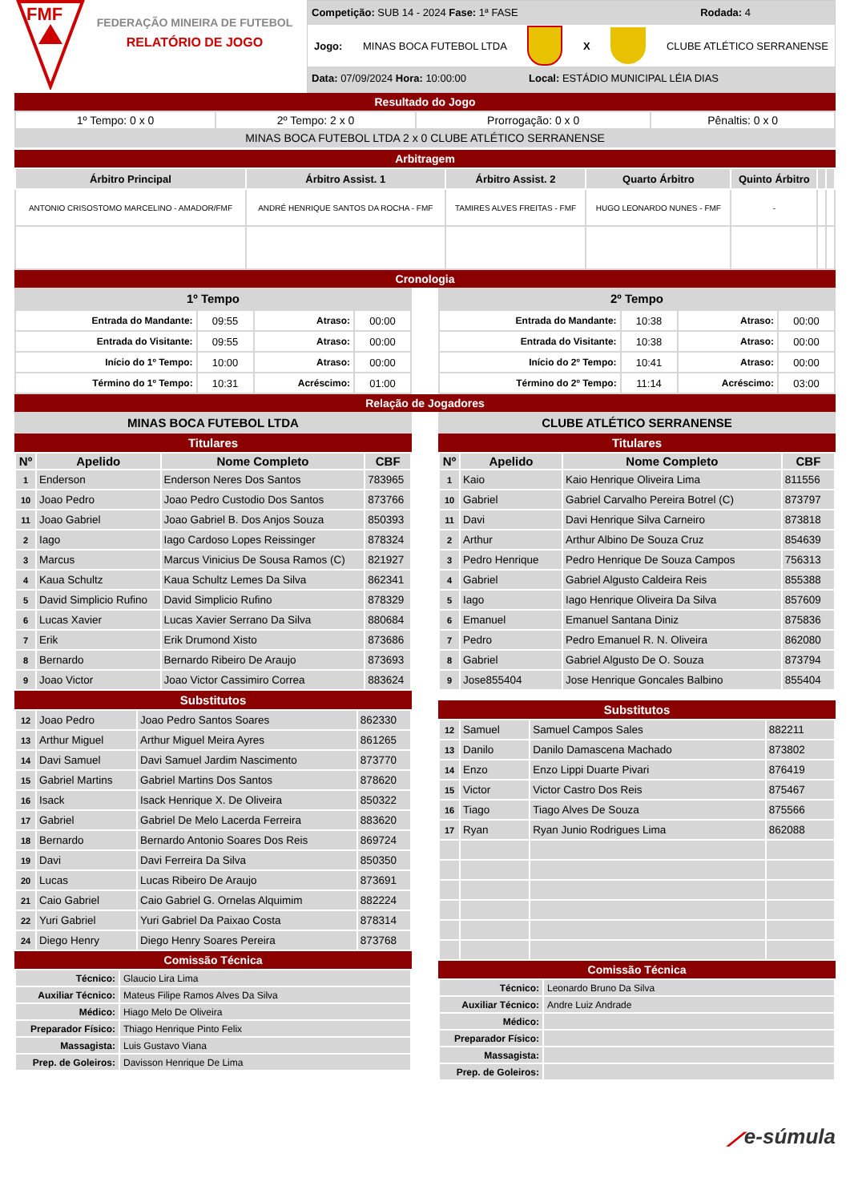FMF
FEDERAÇÃO MINEIRA DE FUTEBOL
RELATÓRIO DE JOGO
Competição: SUB 14 - 2024 Fase: 1ª FASE Rodada: 4
Jogo: MINAS BOCA FUTEBOL LTDA X CLUBE ATLÉTICO SERRANENSE
Data: 07/09/2024 Hora: 10:00:00 Local: ESTÁDIO MUNICIPAL LÉIA DIAS
Resultado do Jogo
| 1º Tempo: 0 x 0 | 2º Tempo: 2 x 0 | Prorrogação: 0 x 0 | Pênaltis: 0 x 0 |
| MINAS BOCA FUTEBOL LTDA 2 x 0 CLUBE ATLÉTICO SERRANENSE | | | |
Arbitragem
| Árbitro Principal | Árbitro Assist. 1 | Árbitro Assist. 2 | Quarto Árbitro | Quinto Árbitro | | |
| --- | --- | --- | --- | --- | --- | --- |
| ANTONIO CRISOSTOMO MARCELINO - AMADOR/FMF | ANDRÉ HENRIQUE SANTOS DA ROCHA - FMF | TAMIRES ALVES FREITAS - FMF | HUGO LEONARDO NUNES - FMF | - | | |
Cronologia
1º Tempo
| Entrada do Mandante: | 09:55 | Atraso: | 00:00 |
| Entrada do Visitante: | 09:55 | Atraso: | 00:00 |
| Início do 1º Tempo: | 10:00 | Atraso: | 00:00 |
| Término do 1º Tempo: | 10:31 | Acréscimo: | 01:00 |
2º Tempo
| Entrada do Mandante: | 10:38 | Atraso: | 00:00 |
| Entrada do Visitante: | 10:38 | Atraso: | 00:00 |
| Início do 2º Tempo: | 10:41 | Atraso: | 00:00 |
| Término do 2º Tempo: | 11:14 | Acréscimo: | 03:00 |
Relação de Jogadores
MINAS BOCA FUTEBOL LTDA
Titulares
| Nº | Apelido | Nome Completo | CBF |
| --- | --- | --- | --- |
| 1 | Enderson | Enderson Neres Dos Santos | 783965 |
| 10 | Joao Pedro | Joao Pedro Custodio Dos Santos | 873766 |
| 11 | Joao Gabriel | Joao Gabriel B. Dos Anjos Souza | 850393 |
| 2 | Iago | Iago Cardoso Lopes Reissinger | 878324 |
| 3 | Marcus | Marcus Vinicius De Sousa Ramos (C) | 821927 |
| 4 | Kaua Schultz | Kaua Schultz Lemes Da Silva | 862341 |
| 5 | David Simplicio Rufino | David Simplicio Rufino | 878329 |
| 6 | Lucas Xavier | Lucas Xavier Serrano Da Silva | 880684 |
| 7 | Erik | Erik Drumond Xisto | 873686 |
| 8 | Bernardo | Bernardo Ribeiro De Araujo | 873693 |
| 9 | Joao Victor | Joao Victor Cassimiro Correa | 883624 |
Substitutos
| 12 | Joao Pedro | Joao Pedro Santos Soares | 862330 |
| 13 | Arthur Miguel | Arthur Miguel Meira Ayres | 861265 |
| 14 | Davi Samuel | Davi Samuel Jardim Nascimento | 873770 |
| 15 | Gabriel Martins | Gabriel Martins Dos Santos | 878620 |
| 16 | Isack | Isack Henrique X. De Oliveira | 850322 |
| 17 | Gabriel | Gabriel De Melo Lacerda Ferreira | 883620 |
| 18 | Bernardo | Bernardo Antonio Soares Dos Reis | 869724 |
| 19 | Davi | Davi Ferreira Da Silva | 850350 |
| 20 | Lucas | Lucas Ribeiro De Araujo | 873691 |
| 21 | Caio Gabriel | Caio Gabriel G. Ornelas Alquimim | 882224 |
| 22 | Yuri Gabriel | Yuri Gabriel Da Paixao Costa | 878314 |
| 24 | Diego Henry | Diego Henry Soares Pereira | 873768 |
Comissão Técnica
| Técnico: | Glaucio Lira Lima |
| Auxiliar Técnico: | Mateus Filipe Ramos Alves Da Silva |
| Médico: | Hiago Melo De Oliveira |
| Preparador Físico: | Thiago Henrique Pinto Felix |
| Massagista: | Luis Gustavo Viana |
| Prep. de Goleiros: | Davisson Henrique De Lima |
CLUBE ATLÉTICO SERRANENSE
Titulares
| Nº | Apelido | Nome Completo | CBF |
| --- | --- | --- | --- |
| 1 | Kaio | Kaio Henrique Oliveira Lima | 811556 |
| 10 | Gabriel | Gabriel Carvalho Pereira Botrel (C) | 873797 |
| 11 | Davi | Davi Henrique Silva Carneiro | 873818 |
| 2 | Arthur | Arthur Albino De Souza Cruz | 854639 |
| 3 | Pedro Henrique | Pedro Henrique De Souza Campos | 756313 |
| 4 | Gabriel | Gabriel Algusto Caldeira Reis | 855388 |
| 5 | Iago | Iago Henrique Oliveira Da Silva | 857609 |
| 6 | Emanuel | Emanuel Santana Diniz | 875836 |
| 7 | Pedro | Pedro Emanuel R. N. Oliveira | 862080 |
| 8 | Gabriel | Gabriel Algusto De O. Souza | 873794 |
| 9 | Jose855404 | Jose Henrique Goncales Balbino | 855404 |
Substitutos
| 12 | Samuel | Samuel Campos Sales | 882211 |
| 13 | Danilo | Danilo Damascena Machado | 873802 |
| 14 | Enzo | Enzo Lippi Duarte Pivari | 876419 |
| 15 | Victor | Victor Castro Dos Reis | 875467 |
| 16 | Tiago | Tiago Alves De Souza | 875566 |
| 17 | Ryan | Ryan Junio Rodrigues Lima | 862088 |
Comissão Técnica
| Técnico: | Leonardo Bruno Da Silva |
| Auxiliar Técnico: | Andre Luiz Andrade |
| Médico: | |
| Preparador Físico: | |
| Massagista: | |
| Prep. de Goleiros: | |
⟋e-súmula